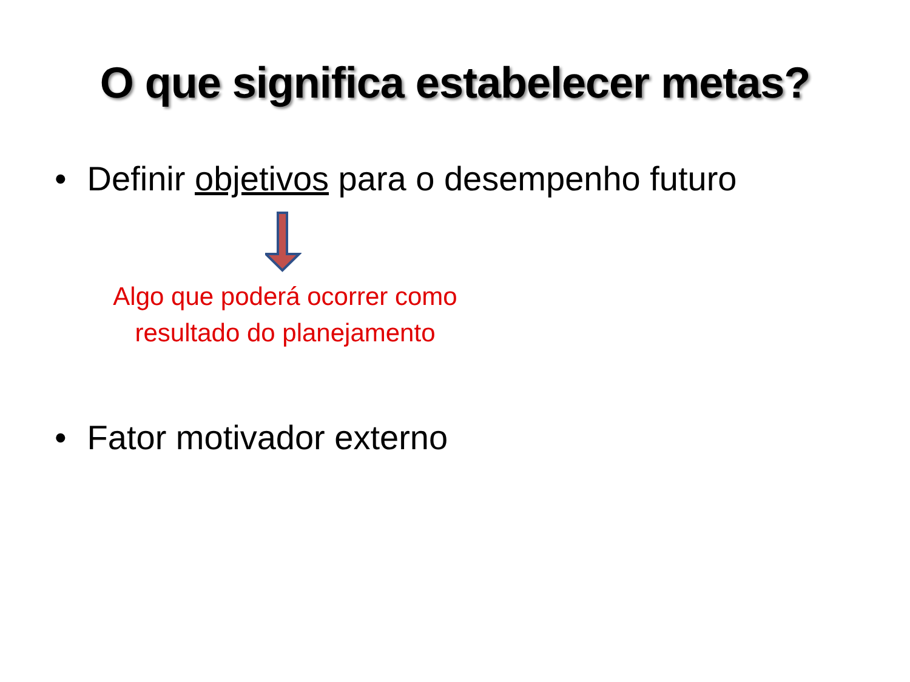O que significa estabelecer metas?
• Definir objetivos para o desempenho futuro
Algo que poderá ocorrer como resultado do planejamento
• Fator motivador externo